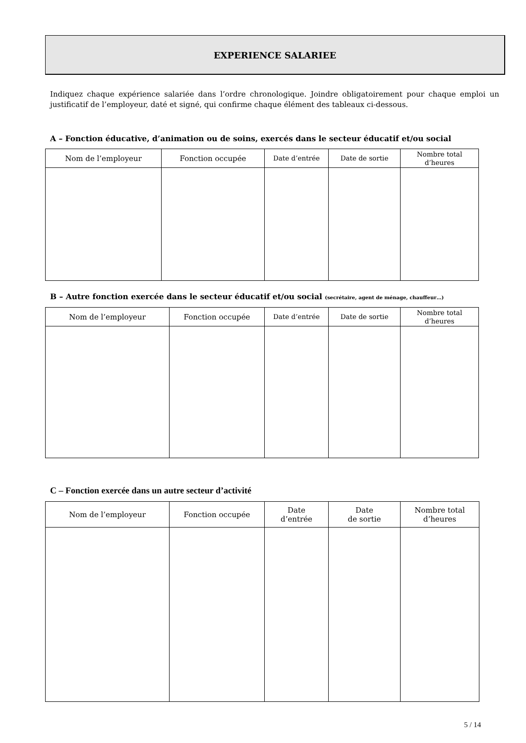EXPERIENCE SALARIEE
Indiquez chaque expérience salariée dans l’ordre chronologique. Joindre obligatoirement pour chaque emploi un justificatif de l’employeur, daté et signé, qui confirme chaque élément des tableaux ci-dessous.
A – Fonction éducative, d’animation ou de soins, exercés dans le secteur éducatif et/ou social
| Nom de l’employeur | Fonction occupée | Date d’entrée | Date de sortie | Nombre total d’heures |
| --- | --- | --- | --- | --- |
B – Autre fonction exercée dans le secteur éducatif et/ou social (secrétaire, agent de ménage, chauffeur…)
| Nom de l’employeur | Fonction occupée | Date d’entrée | Date de sortie | Nombre total d’heures |
| --- | --- | --- | --- | --- |
C – Fonction exercée dans un autre secteur d’activité
| Nom de l’employeur | Fonction occupée | Date d’entrée | Date de sortie | Nombre total d’heures |
| --- | --- | --- | --- | --- |
5 / 14